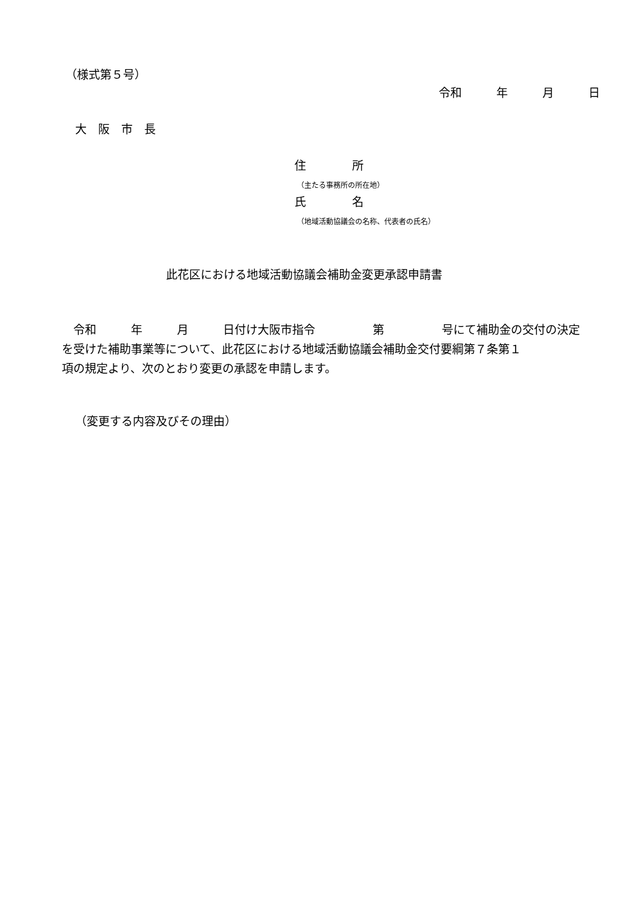（様式第５号）
令和　　　年　　　月　　　日
大　阪　市　長
住　　　　所
（主たる事務所の所在地）
氏　　　　名
（地域活動協議会の名称、代表者の氏名）
此花区における地域活動協議会補助金変更承認申請書
　令和　　　年　　　月　　　日付け大阪市指令　　　　　第　　　　　号にて補助金の交付の決定 を受けた補助事業等について、此花区における地域活動協議会補助金交付要綱第７条第１ 項の規定より、次のとおり変更の承認を申請します。
（変更する内容及びその理由）